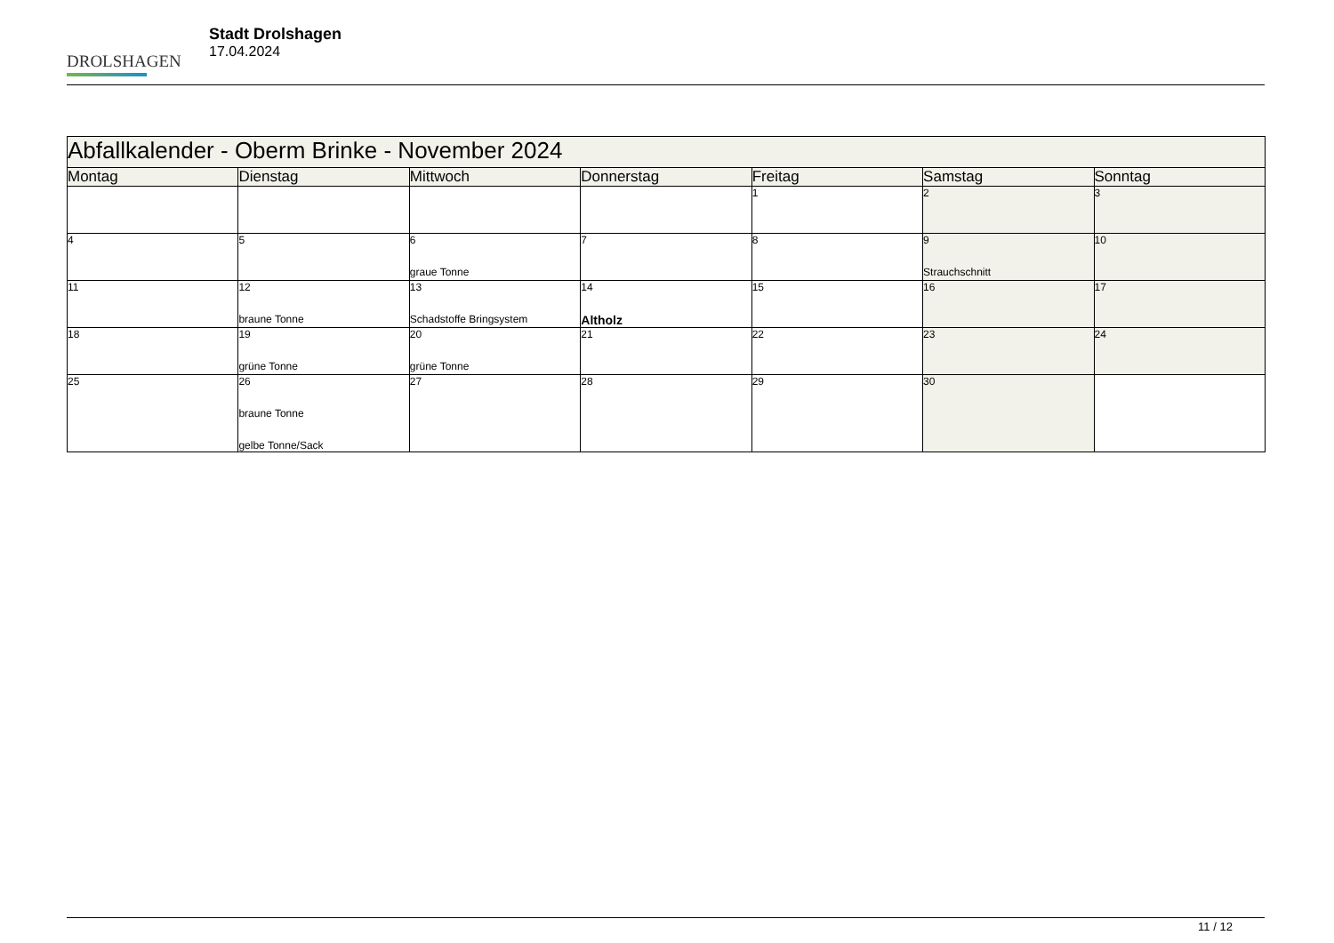DROLSHAGEN
Stadt Drolshagen
17.04.2024
| Abfallkalender - Oberm Brinke - November 2024 | | | | | | |
| --- | --- | --- | --- | --- | --- | --- |
| Montag | Dienstag | Mittwoch | Donnerstag | Freitag | Samstag | Sonntag |
| | | | | 1 | 2 | 3 |
| 4 | 5 | 6 graue Tonne | 7 | 8 | 9 Strauchschnitt | 10 |
| 11 | 12 braune Tonne | 13 Schadstoffe Bringsystem | 14 Altholz | 15 | 16 | 17 |
| 18 | 19 grüne Tonne | 20 grüne Tonne | 21 | 22 | 23 | 24 |
| 25 | 26 braune Tonne gelbe Tonne/Sack | 27 | 28 | 29 | 30 | |
11 / 12